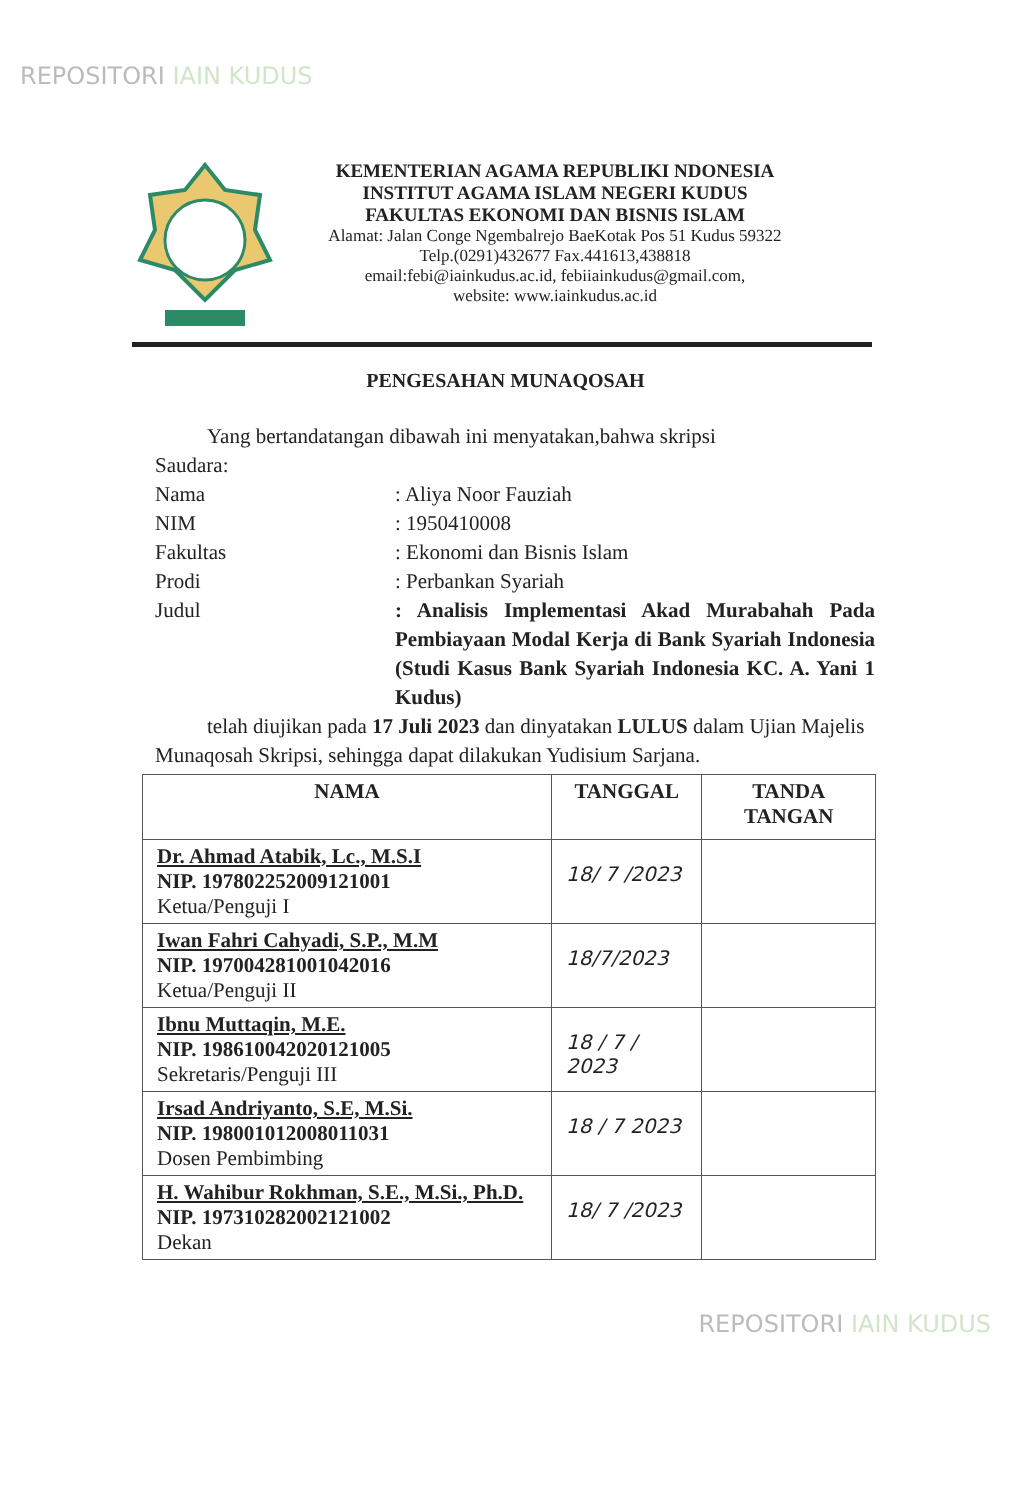REPOSITORI IAIN KUDUS
KEMENTERIAN AGAMA REPUBLIKI NDONESIA
INSTITUT AGAMA ISLAM NEGERI KUDUS
FAKULTAS EKONOMI DAN BISNIS ISLAM
Alamat: Jalan Conge Ngembalrejo BaeKotak Pos 51 Kudus 59322
Telp.(0291)432677 Fax.441613,438818
email:febi@iainkudus.ac.id, febiiainkudus@gmail.com,
website: www.iainkudus.ac.id
PENGESAHAN MUNAQOSAH
Yang bertandatangan dibawah ini menyatakan,bahwa skripsi
Saudara:
Nama : Aliya Noor Fauziah
NIM : 1950410008
Fakultas : Ekonomi dan Bisnis Islam
Prodi : Perbankan Syariah
Judul : Analisis Implementasi Akad Murabahah Pada Pembiayaan Modal Kerja di Bank Syariah Indonesia (Studi Kasus Bank Syariah Indonesia KC. A. Yani 1 Kudus)
telah diujikan pada 17 Juli 2023 dan dinyatakan LULUS dalam Ujian Majelis Munaqosah Skripsi, sehingga dapat dilakukan Yudisium Sarjana.
| NAMA | TANGGAL | TANDA TANGAN |
| --- | --- | --- |
| Dr. Ahmad Atabik, Lc., M.S.I NIP. 197802252009121001 Ketua/Penguji I | 18/ 7 /2023 | |
| Iwan Fahri Cahyadi, S.P., M.M NIP. 197004281001042016 Ketua/Penguji II | 18/7/2023 | |
| Ibnu Muttaqin, M.E. NIP. 198610042020121005 Sekretaris/Penguji III | 18 / 7 / 2023 | |
| Irsad Andriyanto, S.E, M.Si. NIP. 198001012008011031 Dosen Pembimbing | 18 / 7 2023 | |
| H. Wahibur Rokhman, S.E., M.Si., Ph.D. NIP. 197310282002121002 Dekan | 18/ 7 /2023 | |
REPOSITORI IAIN KUDUS